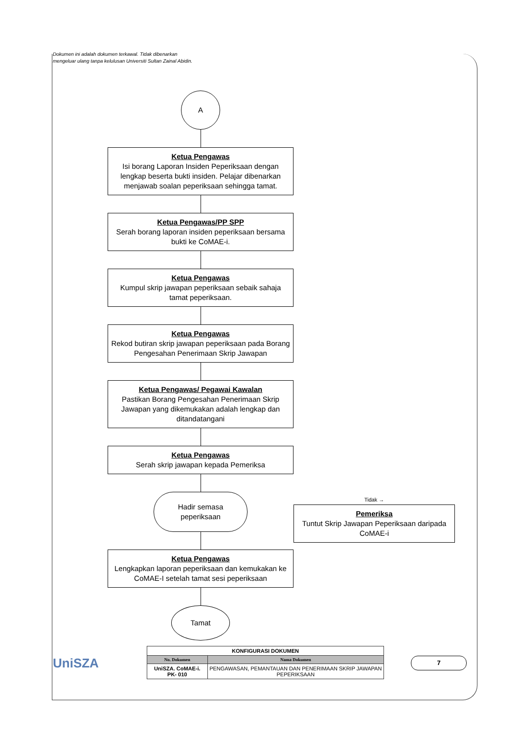Dokumen ini adalah dokumen terkawal. Tidak dibenarkan
mengeluar ulang tanpa kelulusan Universiti Sultan Zainal Abidin.
A
Ketua Pengawas
Isi borang Laporan Insiden Peperiksaan dengan lengkap beserta bukti insiden. Pelajar dibenarkan menjawab soalan peperiksaan sehingga tamat.
Ketua Pengawas/PP SPP
Serah borang laporan insiden peperiksaan bersama bukti ke CoMAE-i.
Ketua Pengawas
Kumpul skrip jawapan peperiksaan sebaik sahaja tamat peperiksaan.
Ketua Pengawas
Rekod butiran skrip jawapan peperiksaan pada Borang Pengesahan Penerimaan Skrip Jawapan
Ketua Pengawas/ Pegawai Kawalan
Pastikan Borang Pengesahan Penerimaan Skrip Jawapan yang dikemukakan adalah lengkap dan ditandatangani
Ketua Pengawas
Serah skrip jawapan kepada Pemeriksa
Hadir semasa
peperiksaan
Ketua Pengawas
Lengkapkan laporan peperiksaan dan kemukakan ke CoMAE-I setelah tamat sesi peperiksaan
Tamat
Tidak →
Pemeriksa
Tuntut Skrip Jawapan Peperiksaan daripada CoMAE-i
UniSZA
| KONFIGURASI DOKUMEN | |
| No. Dokumen | Nama Dokumen |
| UniSZA. CoMAE-i. PK- 010 | PENGAWASAN, PEMANTAUAN DAN PENERIMAAN SKRIP JAWAPAN PEPERIKSAAN |
7